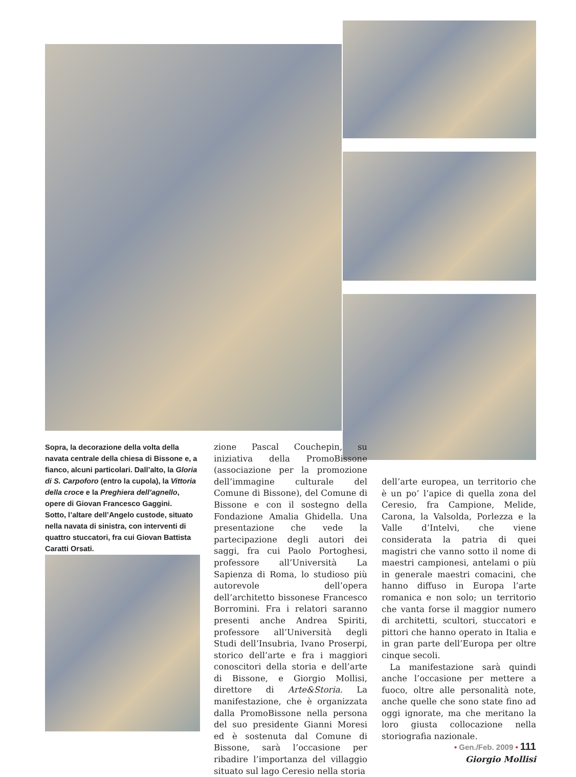Sopra, la decorazione della volta della navata centrale della chiesa di Bissone e, a fianco, alcuni particolari. Dall’alto, la Gloria di S. Carpoforo (entro la cupola), la Vittoria della croce e la Preghiera dell’agnello, opere di Giovan Francesco Gaggini.
Sotto, l’altare dell’Angelo custode, situato nella navata di sinistra, con interventi di quattro stuccatori, fra cui Giovan Battista Caratti Orsati.
zione Pascal Couchepin, su iniziativa della PromoBissone (associazione per la promozione dell’immagine culturale del Comune di Bissone), del Comune di Bissone e con il sostegno della Fondazione Amalia Ghidella. Una presentazione che vede la partecipazione degli autori dei saggi, fra cui Paolo Portoghesi, professore all’Università La Sapienza di Roma, lo studioso più autorevole dell’opera dell’architetto bissonese Francesco Borromini. Fra i relatori saranno presenti anche Andrea Spiriti, professore all’Università degli Studi dell’Insubria, Ivano Proserpi, storico dell’arte e fra i maggiori conoscitori della storia e dell’arte di Bissone, e Giorgio Mollisi, direttore di Arte&Storia. La manifestazione, che è organizzata dalla PromoBissone nella persona del suo presidente Gianni Moresi ed è sostenuta dal Comune di Bissone, sarà l’occasione per ribadire l’importanza del villaggio situato sul lago Ceresio nella storia
dell’arte europea, un territorio che è un po’ l’apice di quella zona del Ceresio, fra Campione, Melide, Carona, la Valsolda, Porlezza e la Valle d’Intelvi, che viene considerata la patria di quei magistri che vanno sotto il nome di maestri campionesi, antelami o più in generale maestri comacini, che hanno diffuso in Europa l’arte romanica e non solo; un territorio che vanta forse il maggior numero di architetti, scultori, stuccatori e pittori che hanno operato in Italia e in gran parte dell’Europa per oltre cinque secoli.
La manifestazione sarà quindi anche l’occasione per mettere a fuoco, oltre alle personalità note, anche quelle che sono state fino ad oggi ignorate, ma che meritano la loro giusta collocazione nella storiografia nazionale.
Giorgio Mollisi
• Gen./Feb. 2009 • 111